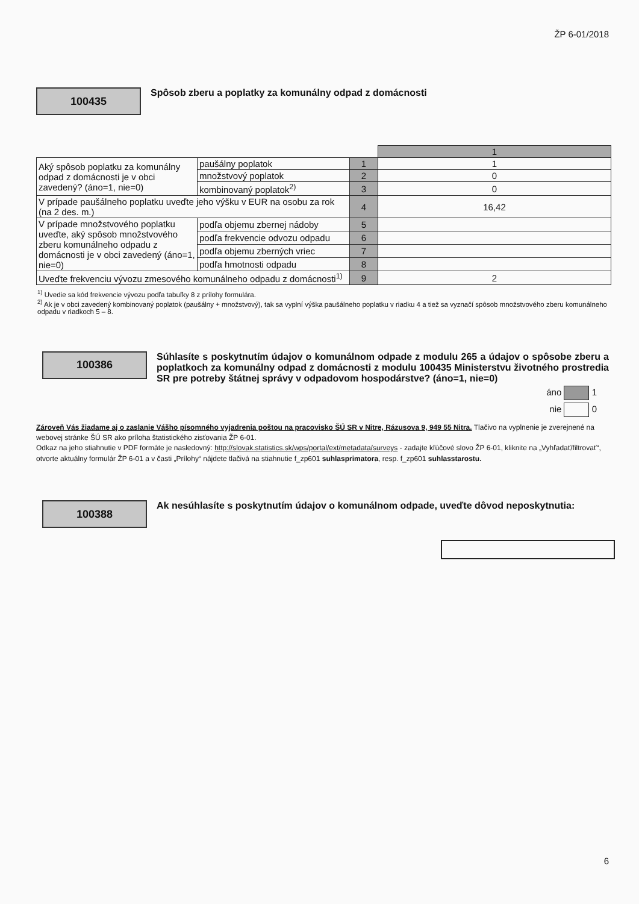ŽP 6-01/2018
100435
Spôsob zberu a poplatky za komunálny odpad z domácnosti
| | | | 1 |
| Aký spôsob poplatku za komunálny odpad z domácnosti je v obci zavedený? (áno=1, nie=0) | paušálny poplatok | 1 | 1 |
| | množstvový poplatok | 2 | 0 |
| | kombinovaný poplatok<sup>2)</sup> | 3 | 0 |
| V prípade paušálneho poplatku uveďte jeho výšku v EUR na osobu za rok (na 2 des. m.) | | 4 | 16,42 |
| V prípade množstvového poplatku uveďte, aký spôsob množstvového zberu komunálneho odpadu z domácnosti je v obci zavedený (áno=1, nie=0) | podľa objemu zbernej nádoby | 5 | |
| | podľa frekvencie odvozu odpadu | 6 | |
| | podľa objemu zberných vriec | 7 | |
| | podľa hmotnosti odpadu | 8 | |
| Uveďte frekvenciu vývozu zmesového komunálneho odpadu z domácnosti<sup>1)</sup> | | 9 | 2 |
<sup>1)</sup> Uvedie sa kód frekvencie vývozu podľa tabuľky 8 z prílohy formulára.
<sup>2)</sup> Ak je v obci zavedený kombinovaný poplatok (paušálny + množstvový), tak sa vyplní výška paušálneho poplatku v riadku 4 a tiež sa vyznačí spôsob množstvového zberu komunálneho odpadu v riadkoch 5 – 8.
100386
Súhlasíte s poskytnutím údajov o komunálnom odpade z modulu 265 a údajov o spôsobe zberu a poplatkoch za komunálny odpad z domácnosti z modulu 100435 Ministerstvu životného prostredia SR pre potreby štátnej správy v odpadovom hospodárstve? (áno=1, nie=0)
áno 1
nie 0
Zároveň Vás žiadame aj o zaslanie Vášho písomného vyjadrenia poštou na pracovisko ŠÚ SR v Nitre, Rázusova 9, 949 55 Nitra. Tlačivo na vyplnenie je zverejnené na webovej stránke ŠÚ SR ako príloha štatistického zisťovania ŽP 6-01.
Odkaz na jeho stiahnutie v PDF formáte je nasledovný: http://slovak.statistics.sk/wps/portal/ext/metadata/surveys - zadajte kľúčové slovo ŽP 6-01, kliknite na „Vyhľadať/filtrovať“, otvorte aktuálny formulár ŽP 6-01 a v časti „Prílohy“ nájdete tlačivá na stiahnutie f_zp601 suhlasprimatora, resp. f_zp601 suhlasstarostu.
100388
Ak nesúhlasíte s poskytnutím údajov o komunálnom odpade, uveďte dôvod neposkytnutia:
6